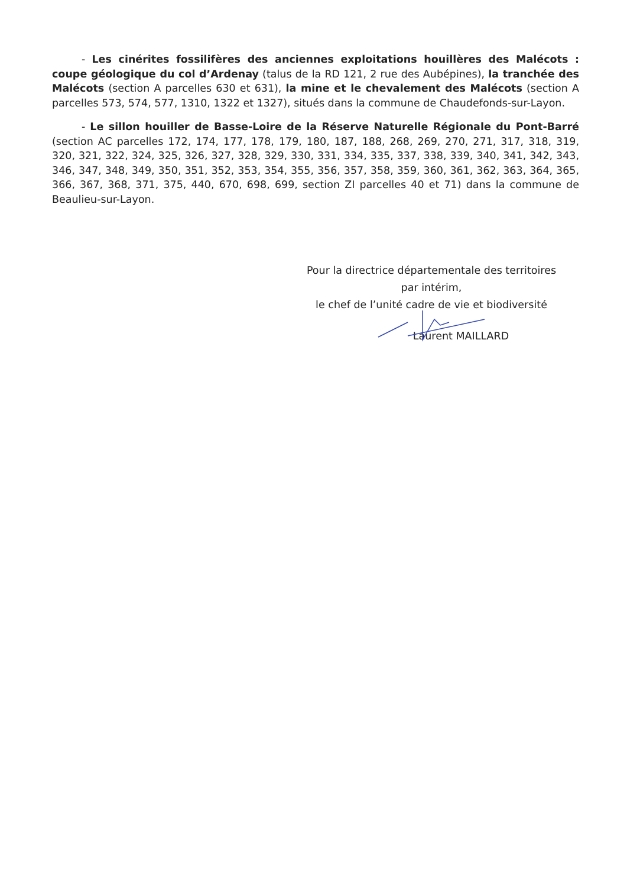- Les cinérites fossilifères des anciennes exploitations houillères des Malécots : coupe géologique du col d’Ardenay (talus de la RD 121, 2 rue des Aubépines), la tranchée des Malécots (section A parcelles 630 et 631), la mine et le chevalement des Malécots (section A parcelles 573, 574, 577, 1310, 1322 et 1327), situés dans la commune de Chaudefonds-sur-Layon.
- Le sillon houiller de Basse-Loire de la Réserve Naturelle Régionale du Pont-Barré (section AC parcelles 172, 174, 177, 178, 179, 180, 187, 188, 268, 269, 270, 271, 317, 318, 319, 320, 321, 322, 324, 325, 326, 327, 328, 329, 330, 331, 334, 335, 337, 338, 339, 340, 341, 342, 343, 346, 347, 348, 349, 350, 351, 352, 353, 354, 355, 356, 357, 358, 359, 360, 361, 362, 363, 364, 365, 366, 367, 368, 371, 375, 440, 670, 698, 699, section ZI parcelles 40 et 71) dans la commune de Beaulieu-sur-Layon.
Pour la directrice départementale des territoires
par intérim,
le chef de l’unité cadre de vie et biodiversité
Laurent MAILLARD